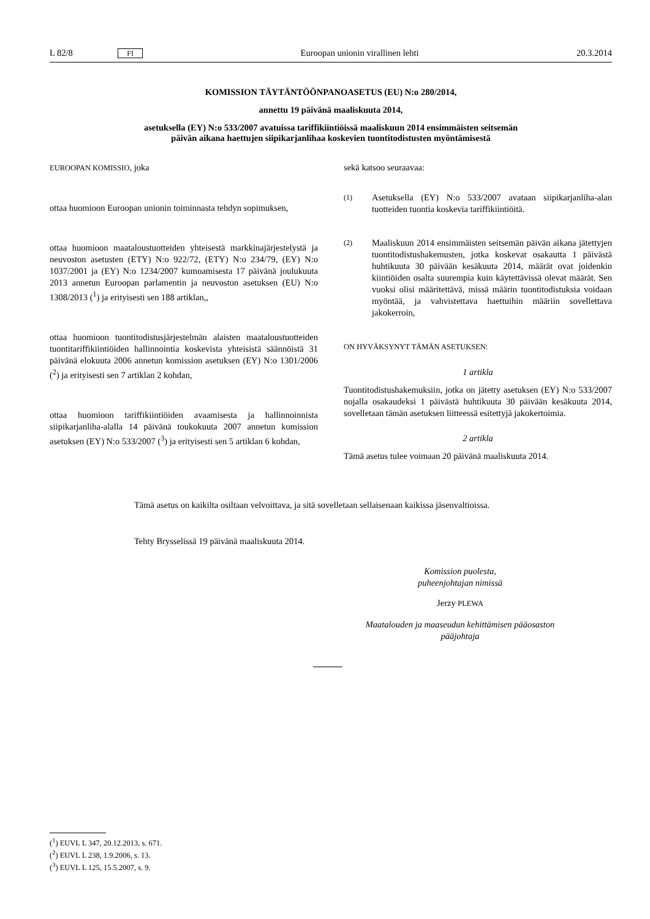L 82/8 FI Euroopan unionin virallinen lehti 20.3.2014
KOMISSION TÄYTÄNTÖÖNPANOASETUS (EU) N:o 280/2014,
annettu 19 päivänä maaliskuuta 2014,
asetuksella (EY) N:o 533/2007 avatuissa tariffikiintiöissä maaliskuun 2014 ensimmäisten seitsemän
päivän aikana haettujen siipikarjanlihaa koskevien tuontitodistusten myöntämisestä
EUROOPAN KOMISSIO, joka
ottaa huomioon Euroopan unionin toiminnasta tehdyn sopimuksen,
ottaa huomioon maataloustuotteiden yhteisestä markkinajärjestelystä ja neuvoston asetusten (ETY) N:o 922/72, (ETY) N:o 234/79, (EY) N:o 1037/2001 ja (EY) N:o 1234/2007 kumoamisesta 17 päivänä joulukuuta 2013 annetun Euroopan parlamentin ja neuvoston asetuksen (EU) N:o 1308/2013 (<sup>1</sup>) ja erityisesti sen 188 artiklan,,
ottaa huomioon tuontitodistusjärjestelmän alaisten maataloustuotteiden tuontitariffikiintiöiden hallinnointia koskevista yhteisistä säännöistä 31 päivänä elokuuta 2006 annetun komission asetuksen (EY) N:o 1301/2006 (<sup>2</sup>) ja erityisesti sen 7 artiklan 2 kohdan,
ottaa huomioon tariffikiintiöiden avaamisesta ja hallinnoinnista siipikarjanliha-alalla 14 päivänä toukokuuta 2007 annetun komission asetuksen (EY) N:o 533/2007 (<sup>3</sup>) ja erityisesti sen 5 artiklan 6 kohdan,
sekä katsoo seuraavaa:
(1)
Asetuksella (EY) N:o 533/2007 avataan siipikarjanliha-alan tuotteiden tuontia koskevia tariffikiintiöitä.
(2)
Maaliskuun 2014 ensimmäisten seitsemän päivän aikana jätettyjen tuontitodistushakemusten, jotka koskevat osakautta 1 päivästä huhtikuuta 30 päivään kesäkuuta 2014, määrät ovat joidenkin kiintiöiden osalta suurempia kuin käytettävissä olevat määrät. Sen vuoksi olisi määritettävä, missä määrin tuontitodistuksia voidaan myöntää, ja vahvistettava haettuihin määriin sovellettava jakokerroin,
ON HYVÄKSYNYT TÄMÄN ASETUKSEN:
1 artikla
Tuontitodistushakemuksiin, jotka on jätetty asetuksen (EY) N:o 533/2007 nojalla osakaudeksi 1 päivästä huhtikuuta 30 päivään kesäkuuta 2014, sovelletaan tämän asetuksen liitteessä esitettyjä jakokertoimia.
2 artikla
Tämä asetus tulee voimaan 20 päivänä maaliskuuta 2014.
Tämä asetus on kaikilta osiltaan velvoittava, ja sitä sovelletaan sellaisenaan kaikissa jäsenvaltioissa.
Tehty Brysselissä 19 päivänä maaliskuuta 2014.
Komission puolesta,
puheenjohtajan nimissä
Jerzy PLEWA
Maatalouden ja maaseudun kehittämisen pääosaston
pääjohtaja
(<sup>1</sup>) EUVL L 347, 20.12.2013, s. 671.
(<sup>2</sup>) EUVL L 238, 1.9.2006, s. 13.
(<sup>3</sup>) EUVL L 125, 15.5.2007, s. 9.